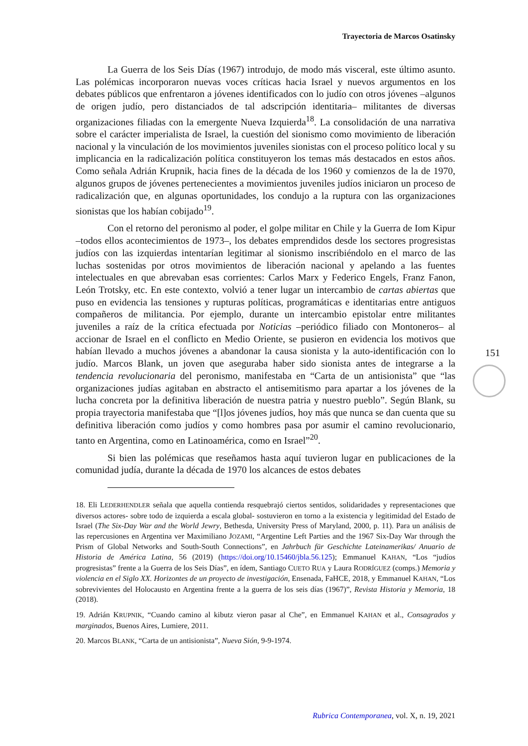Trayectoria de Marcos Osatinsky
La Guerra de los Seis Días (1967) introdujo, de modo más visceral, este último asunto. Las polémicas incorporaron nuevas voces críticas hacia Israel y nuevos argumentos en los debates públicos que enfrentaron a jóvenes identificados con lo judío con otros jóvenes –algunos de origen judío, pero distanciados de tal adscripción identitaria– militantes de diversas organizaciones filiadas con la emergente Nueva Izquierda<sup>18</sup>. La consolidación de una narrativa sobre el carácter imperialista de Israel, la cuestión del sionismo como movimiento de liberación nacional y la vinculación de los movimientos juveniles sionistas con el proceso político local y su implicancia en la radicalización política constituyeron los temas más destacados en estos años. Como señala Adrián Krupnik, hacia fines de la década de los 1960 y comienzos de la de 1970, algunos grupos de jóvenes pertenecientes a movimientos juveniles judíos iniciaron un proceso de radicalización que, en algunas oportunidades, los condujo a la ruptura con las organizaciones sionistas que los habían cobijado<sup>19</sup>.
Con el retorno del peronismo al poder, el golpe militar en Chile y la Guerra de Iom Kipur –todos ellos acontecimientos de 1973–, los debates emprendidos desde los sectores progresistas judíos con las izquierdas intentarían legitimar al sionismo inscribiéndolo en el marco de las luchas sostenidas por otros movimientos de liberación nacional y apelando a las fuentes intelectuales en que abrevaban esas corrientes: Carlos Marx y Federico Engels, Franz Fanon, León Trotsky, etc. En este contexto, volvió a tener lugar un intercambio de cartas abiertas que puso en evidencia las tensiones y rupturas políticas, programáticas e identitarias entre antiguos compañeros de militancia. Por ejemplo, durante un intercambio epistolar entre militantes juveniles a raíz de la crítica efectuada por Noticias –periódico filiado con Montoneros– al accionar de Israel en el conflicto en Medio Oriente, se pusieron en evidencia los motivos que habían llevado a muchos jóvenes a abandonar la causa sionista y la auto-identificación con lo judío. Marcos Blank, un joven que aseguraba haber sido sionista antes de integrarse a la tendencia revolucionaria del peronismo, manifestaba en “Carta de un antisionista” que “las organizaciones judías agitaban en abstracto el antisemitismo para apartar a los jóvenes de la lucha concreta por la definitiva liberación de nuestra patria y nuestro pueblo”. Según Blank, su propia trayectoria manifestaba que “[l]os jóvenes judíos, hoy más que nunca se dan cuenta que su definitiva liberación como judíos y como hombres pasa por asumir el camino revolucionario, tanto en Argentina, como en Latinoamérica, como en Israel”<sup>20</sup>.
Si bien las polémicas que reseñamos hasta aquí tuvieron lugar en publicaciones de la comunidad judía, durante la década de 1970 los alcances de estos debates
18. Eli LEDERHENDLER señala que aquella contienda resquebrajó ciertos sentidos, solidaridades y representaciones que diversos actores- sobre todo de izquierda a escala global- sostuvieron en torno a la existencia y legitimidad del Estado de Israel (The Six-Day War and the World Jewry, Bethesda, University Press of Maryland, 2000, p. 11). Para un análisis de las repercusiones en Argentina ver Maximiliano JOZAMI, “Argentine Left Parties and the 1967 Six-Day War through the Prism of Global Networks and South-South Connections”, en Jahrbuch für Geschichte Lateinamerikas/ Anuario de Historia de América Latina, 56 (2019) (https://doi.org/10.15460/jbla.56.125); Emmanuel KAHAN, “Los “judíos progresistas” frente a la Guerra de los Seis Días”, en ídem, Santiago CUETO RUA y Laura RODRÍGUEZ (comps.) Memoria y violencia en el Siglo XX. Horizontes de un proyecto de investigación, Ensenada, FaHCE, 2018, y Emmanuel KAHAN, “Los sobrevivientes del Holocausto en Argentina frente a la guerra de los seis días (1967)”, Revista Historia y Memoria, 18 (2018).
19. Adrián KRUPNIK, “Cuando camino al kibutz vieron pasar al Che”, en Emmanuel KAHAN et al., Consagrados y marginados, Buenos Aires, Lumiere, 2011.
20. Marcos BLANK, “Carta de un antisionista”, Nueva Sión, 9-9-1974.
151
Rubrica Contemporanea, vol. X, n. 19, 2021